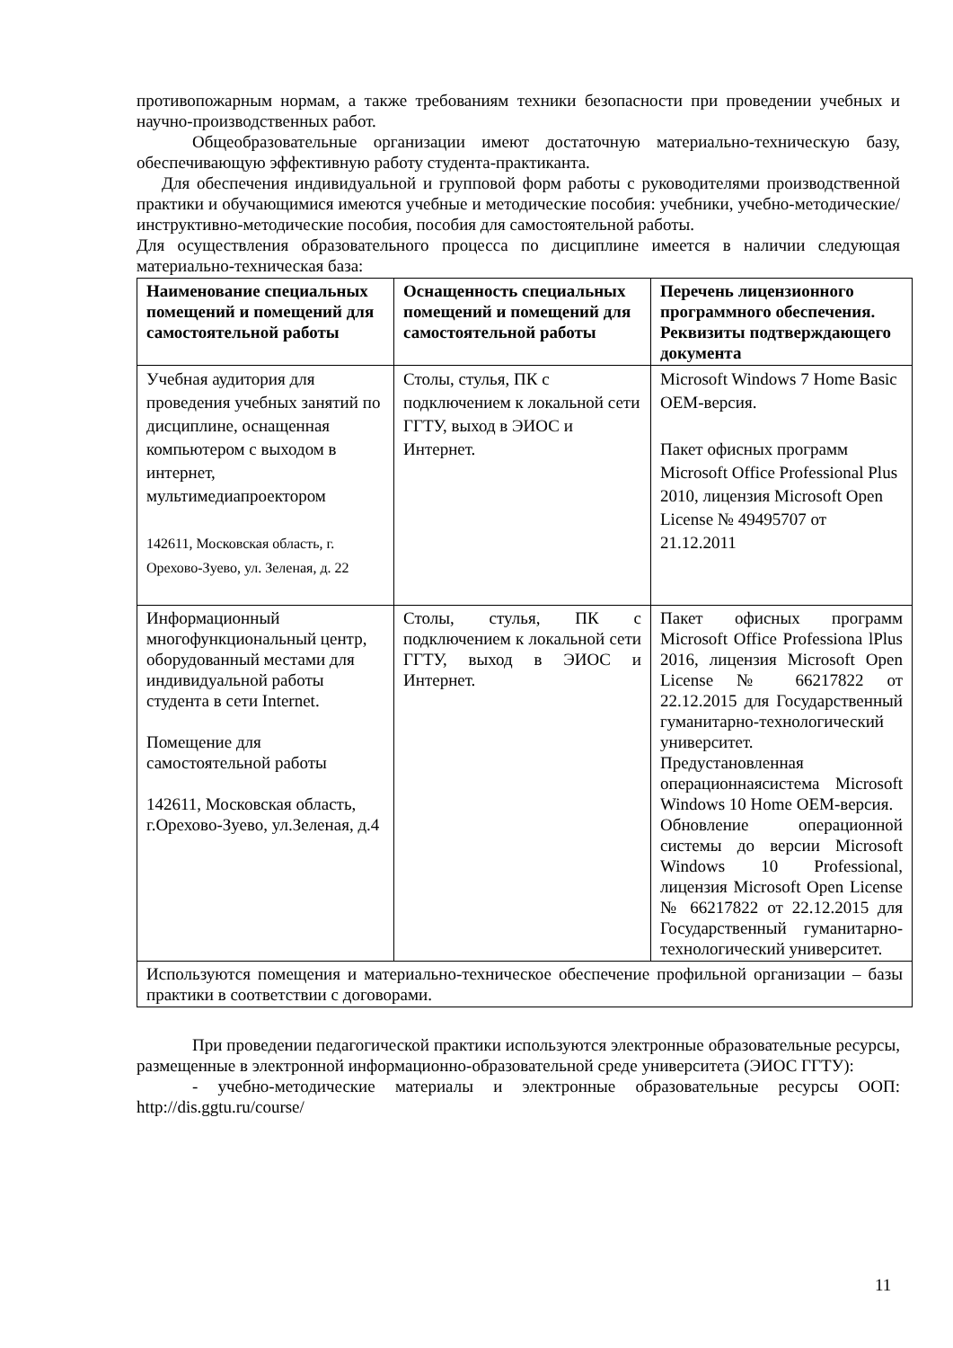противопожарным нормам, а также требованиям техники безопасности при проведении учебных и научно-производственных работ.
Общеобразовательные организации имеют достаточную материально-техническую базу, обеспечивающую эффективную работу студента-практиканта.
Для обеспечения индивидуальной и групповой форм работы с руководителями производственной практики и обучающимися имеются учебные и методические пособия: учебники, учебно-методические/инструктивно-методические пособия, пособия для самостоятельной работы.
Для осуществления образовательного процесса по дисциплине имеется в наличии следующая материально-техническая база:
| Наименование специальных помещений и помещений для самостоятельной работы | Оснащенность специальных помещений и помещений для самостоятельной работы | Перечень лицензионного программного обеспечения. Реквизиты подтверждающего документа |
| --- | --- | --- |
| Учебная аудитория для проведения учебных занятий по дисциплине, оснащенная компьютером с выходом в интернет, мультимедиапроектором 142611, Московская область, г. Орехово-Зуево, ул. Зеленая, д. 22 | Столы, стулья, ПК с подключением к локальной сети ГГТУ, выход в ЭИОС и Интернет. | Microsoft Windows 7 Home Basic OEM-версия. Пакет офисных программ Microsoft Office Professional Plus 2010, лицензия Microsoft Open License № 49495707 от 21.12.2011 |
| Информационный многофункциональный центр, оборудованный местами для индивидуальной работы студента в сети Internet. Помещение для самостоятельной работы 142611, Московская область, г.Орехово-Зуево, ул.Зеленая, д.4 | Столы, стулья, ПК с подключением к локальной сети ГГТУ, выход в ЭИОС и Интернет. | Пакет офисных программ Microsoft Office Professiona lPlus 2016, лицензия Microsoft Open License № 66217822 от 22.12.2015 для Государственный гуманитарно-технологический университет. Предустановленная операционнаясистема Microsoft Windows 10 Home OEM-версия. Обновление операционной системы до версии Microsoft Windows 10 Professional, лицензия Microsoft Open License № 66217822 от 22.12.2015 для Государственный гуманитарно-технологический университет. |
| Используются помещения и материально-техническое обеспечение профильной организации – базы практики в соответствии с договорами. | | |
При проведении педагогической практики используются электронные образовательные ресурсы, размещенные в электронной информационно-образовательной среде университета (ЭИОС ГГТУ):
- учебно-методические материалы и электронные образовательные ресурсы ООП: http://dis.ggtu.ru/course/
11